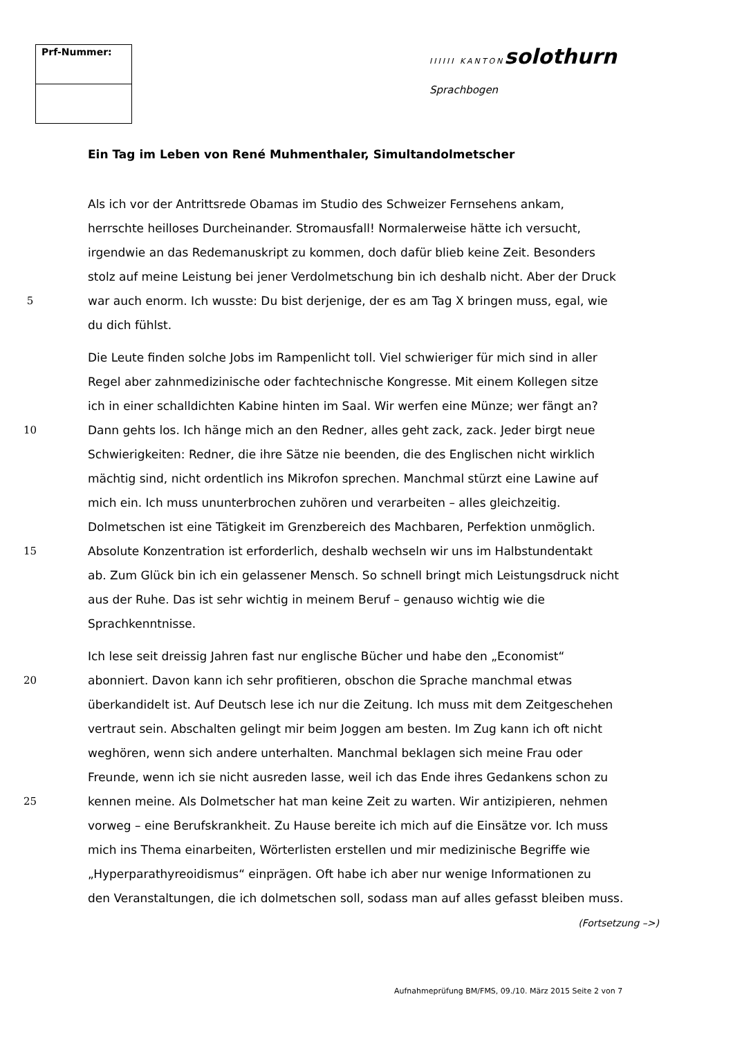| Prf-Nummer: |
IIIIII KANTON solothurn
Sprachbogen
Ein Tag im Leben von René Muhmenthaler, Simultandolmetscher
Als ich vor der Antrittsrede Obamas im Studio des Schweizer Fernsehens ankam,
herrschte heilloses Durcheinander. Stromausfall! Normalerweise hätte ich versucht,
irgendwie an das Redemanuskript zu kommen, doch dafür blieb keine Zeit. Besonders
stolz auf meine Leistung bei jener Verdolmetschung bin ich deshalb nicht. Aber der Druck
5 war auch enorm. Ich wusste: Du bist derjenige, der es am Tag X bringen muss, egal, wie
du dich fühlst.
Die Leute finden solche Jobs im Rampenlicht toll. Viel schwieriger für mich sind in aller
Regel aber zahnmedizinische oder fachtechnische Kongresse. Mit einem Kollegen sitze
ich in einer schalldichten Kabine hinten im Saal. Wir werfen eine Münze; wer fängt an?
10 Dann gehts los. Ich hänge mich an den Redner, alles geht zack, zack. Jeder birgt neue
Schwierigkeiten: Redner, die ihre Sätze nie beenden, die des Englischen nicht wirklich
mächtig sind, nicht ordentlich ins Mikrofon sprechen. Manchmal stürzt eine Lawine auf
mich ein. Ich muss ununterbrochen zuhören und verarbeiten – alles gleichzeitig.
Dolmetschen ist eine Tätigkeit im Grenzbereich des Machbaren, Perfektion unmöglich.
15 Absolute Konzentration ist erforderlich, deshalb wechseln wir uns im Halbstundentakt
ab. Zum Glück bin ich ein gelassener Mensch. So schnell bringt mich Leistungsdruck nicht
aus der Ruhe. Das ist sehr wichtig in meinem Beruf – genauso wichtig wie die
Sprachkenntnisse.
Ich lese seit dreissig Jahren fast nur englische Bücher und habe den „Economist“
20 abonniert. Davon kann ich sehr profitieren, obschon die Sprache manchmal etwas
überkandidelt ist. Auf Deutsch lese ich nur die Zeitung. Ich muss mit dem Zeitgeschehen
vertraut sein. Abschalten gelingt mir beim Joggen am besten. Im Zug kann ich oft nicht
weghören, wenn sich andere unterhalten. Manchmal beklagen sich meine Frau oder
Freunde, wenn ich sie nicht ausreden lasse, weil ich das Ende ihres Gedankens schon zu
25 kennen meine. Als Dolmetscher hat man keine Zeit zu warten. Wir antizipieren, nehmen
vorweg – eine Berufskrankheit. Zu Hause bereite ich mich auf die Einsätze vor. Ich muss
mich ins Thema einarbeiten, Wörterlisten erstellen und mir medizinische Begriffe wie
„Hyperparathyreoidismus“ einprägen. Oft habe ich aber nur wenige Informationen zu
den Veranstaltungen, die ich dolmetschen soll, sodass man auf alles gefasst bleiben muss.
(Fortsetzung –>)
Aufnahmeprüfung BM/FMS, 09./10. März 2015 Seite 2 von 7